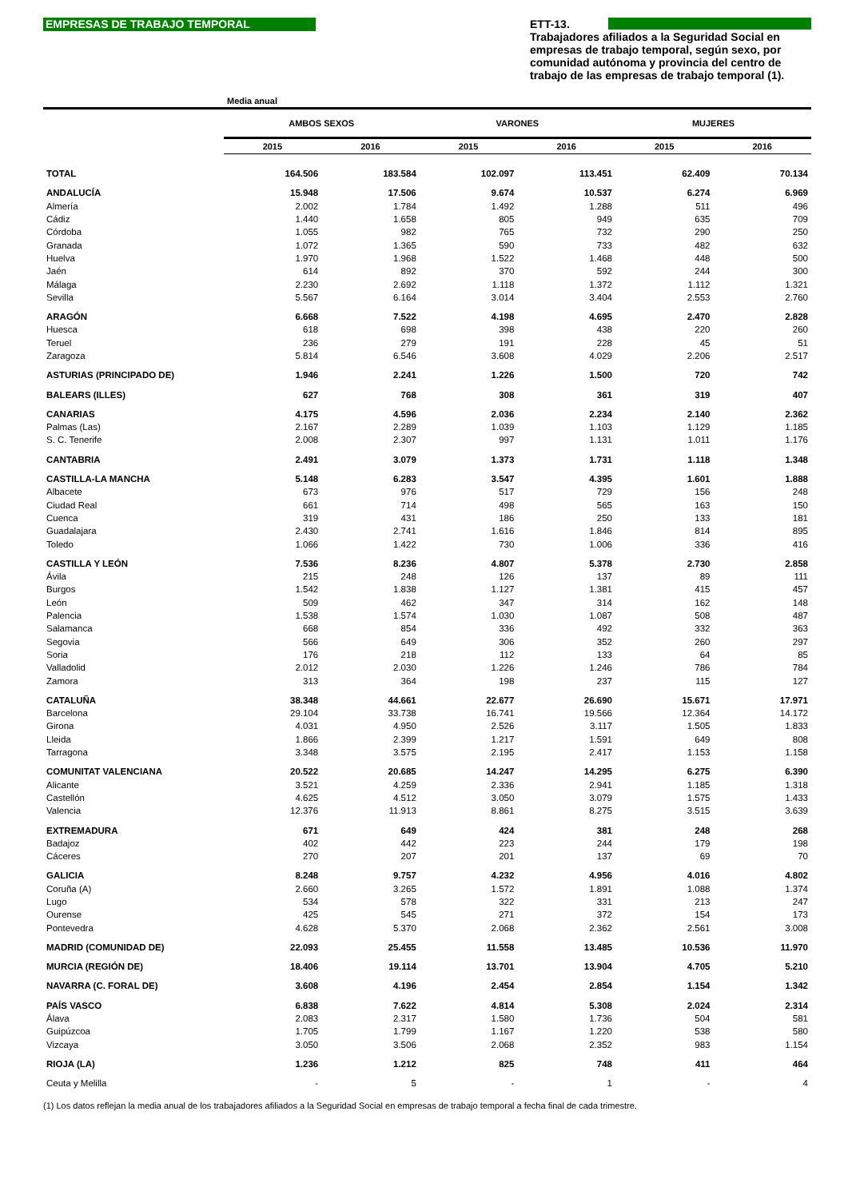EMPRESAS DE TRABAJO TEMPORAL
ETT-13.
Trabajadores afiliados a la Seguridad Social en empresas de trabajo temporal, según sexo, por comunidad autónoma y provincia del centro de trabajo de las empresas de trabajo temporal (1).
Media anual
| | AMBOS SEXOS | | VARONES | | MUJERES | |
| --- | --- | --- | --- | --- | --- | --- |
| | 2015 | 2016 | 2015 | 2016 | 2015 | 2016 |
| TOTAL | 164.506 | 183.584 | 102.097 | 113.451 | 62.409 | 70.134 |
| ANDALUCÍA | 15.948 | 17.506 | 9.674 | 10.537 | 6.274 | 6.969 |
| Almería | 2.002 | 1.784 | 1.492 | 1.288 | 511 | 496 |
| Cádiz | 1.440 | 1.658 | 805 | 949 | 635 | 709 |
| Córdoba | 1.055 | 982 | 765 | 732 | 290 | 250 |
| Granada | 1.072 | 1.365 | 590 | 733 | 482 | 632 |
| Huelva | 1.970 | 1.968 | 1.522 | 1.468 | 448 | 500 |
| Jaén | 614 | 892 | 370 | 592 | 244 | 300 |
| Málaga | 2.230 | 2.692 | 1.118 | 1.372 | 1.112 | 1.321 |
| Sevilla | 5.567 | 6.164 | 3.014 | 3.404 | 2.553 | 2.760 |
| ARAGÓN | 6.668 | 7.522 | 4.198 | 4.695 | 2.470 | 2.828 |
| Huesca | 618 | 698 | 398 | 438 | 220 | 260 |
| Teruel | 236 | 279 | 191 | 228 | 45 | 51 |
| Zaragoza | 5.814 | 6.546 | 3.608 | 4.029 | 2.206 | 2.517 |
| ASTURIAS (PRINCIPADO DE) | 1.946 | 2.241 | 1.226 | 1.500 | 720 | 742 |
| BALEARS (ILLES) | 627 | 768 | 308 | 361 | 319 | 407 |
| CANARIAS | 4.175 | 4.596 | 2.036 | 2.234 | 2.140 | 2.362 |
| Palmas (Las) | 2.167 | 2.289 | 1.039 | 1.103 | 1.129 | 1.185 |
| S. C. Tenerife | 2.008 | 2.307 | 997 | 1.131 | 1.011 | 1.176 |
| CANTABRIA | 2.491 | 3.079 | 1.373 | 1.731 | 1.118 | 1.348 |
| CASTILLA-LA MANCHA | 5.148 | 6.283 | 3.547 | 4.395 | 1.601 | 1.888 |
| Albacete | 673 | 976 | 517 | 729 | 156 | 248 |
| Ciudad Real | 661 | 714 | 498 | 565 | 163 | 150 |
| Cuenca | 319 | 431 | 186 | 250 | 133 | 181 |
| Guadalajara | 2.430 | 2.741 | 1.616 | 1.846 | 814 | 895 |
| Toledo | 1.066 | 1.422 | 730 | 1.006 | 336 | 416 |
| CASTILLA Y LEÓN | 7.536 | 8.236 | 4.807 | 5.378 | 2.730 | 2.858 |
| Ávila | 215 | 248 | 126 | 137 | 89 | 111 |
| Burgos | 1.542 | 1.838 | 1.127 | 1.381 | 415 | 457 |
| León | 509 | 462 | 347 | 314 | 162 | 148 |
| Palencia | 1.538 | 1.574 | 1.030 | 1.087 | 508 | 487 |
| Salamanca | 668 | 854 | 336 | 492 | 332 | 363 |
| Segovia | 566 | 649 | 306 | 352 | 260 | 297 |
| Soria | 176 | 218 | 112 | 133 | 64 | 85 |
| Valladolid | 2.012 | 2.030 | 1.226 | 1.246 | 786 | 784 |
| Zamora | 313 | 364 | 198 | 237 | 115 | 127 |
| CATALUÑA | 38.348 | 44.661 | 22.677 | 26.690 | 15.671 | 17.971 |
| Barcelona | 29.104 | 33.738 | 16.741 | 19.566 | 12.364 | 14.172 |
| Girona | 4.031 | 4.950 | 2.526 | 3.117 | 1.505 | 1.833 |
| Lleida | 1.866 | 2.399 | 1.217 | 1.591 | 649 | 808 |
| Tarragona | 3.348 | 3.575 | 2.195 | 2.417 | 1.153 | 1.158 |
| COMUNITAT VALENCIANA | 20.522 | 20.685 | 14.247 | 14.295 | 6.275 | 6.390 |
| Alicante | 3.521 | 4.259 | 2.336 | 2.941 | 1.185 | 1.318 |
| Castellón | 4.625 | 4.512 | 3.050 | 3.079 | 1.575 | 1.433 |
| Valencia | 12.376 | 11.913 | 8.861 | 8.275 | 3.515 | 3.639 |
| EXTREMADURA | 671 | 649 | 424 | 381 | 248 | 268 |
| Badajoz | 402 | 442 | 223 | 244 | 179 | 198 |
| Cáceres | 270 | 207 | 201 | 137 | 69 | 70 |
| GALICIA | 8.248 | 9.757 | 4.232 | 4.956 | 4.016 | 4.802 |
| Coruña (A) | 2.660 | 3.265 | 1.572 | 1.891 | 1.088 | 1.374 |
| Lugo | 534 | 578 | 322 | 331 | 213 | 247 |
| Ourense | 425 | 545 | 271 | 372 | 154 | 173 |
| Pontevedra | 4.628 | 5.370 | 2.068 | 2.362 | 2.561 | 3.008 |
| MADRID (COMUNIDAD DE) | 22.093 | 25.455 | 11.558 | 13.485 | 10.536 | 11.970 |
| MURCIA (REGIÓN DE) | 18.406 | 19.114 | 13.701 | 13.904 | 4.705 | 5.210 |
| NAVARRA (C. FORAL DE) | 3.608 | 4.196 | 2.454 | 2.854 | 1.154 | 1.342 |
| PAÍS VASCO | 6.838 | 7.622 | 4.814 | 5.308 | 2.024 | 2.314 |
| Álava | 2.083 | 2.317 | 1.580 | 1.736 | 504 | 581 |
| Guipúzcoa | 1.705 | 1.799 | 1.167 | 1.220 | 538 | 580 |
| Vizcaya | 3.050 | 3.506 | 2.068 | 2.352 | 983 | 1.154 |
| RIOJA (LA) | 1.236 | 1.212 | 825 | 748 | 411 | 464 |
| Ceuta y Melilla | - | 5 | - | 1 | - | 4 |
(1) Los datos reflejan la media anual de los trabajadores afiliados a la Seguridad Social en empresas de trabajo temporal a fecha final de cada trimestre.